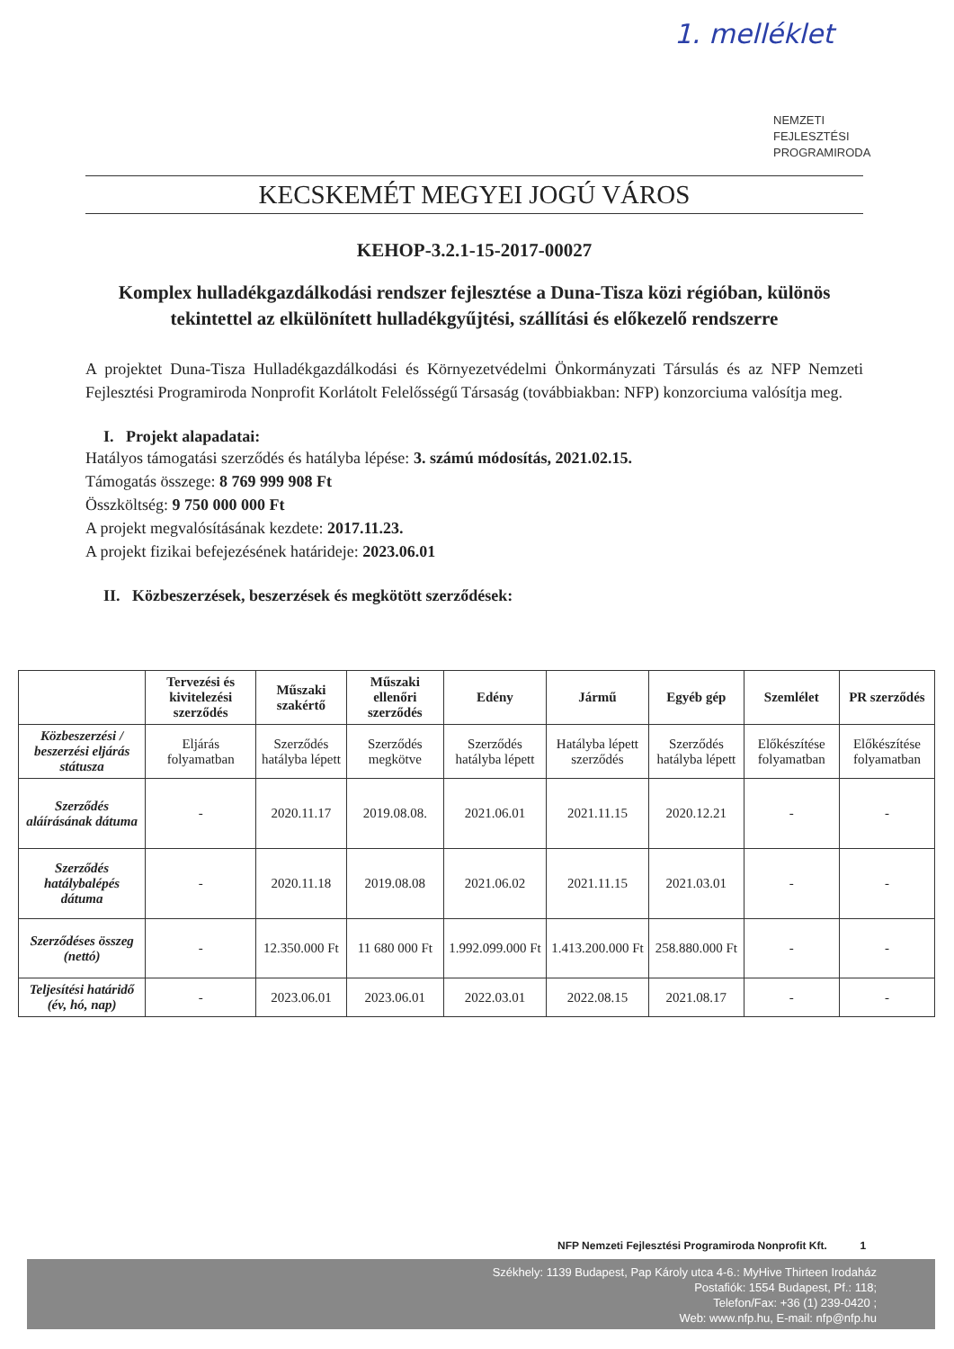1. melléklet
NEMZETI
FEJLESZTÉSI
PROGRAMIRODA
KECSKEMÉT MEGYEI JOGÚ VÁROS
KEHOP-3.2.1-15-2017-00027
Komplex hulladékgazdálkodási rendszer fejlesztése a Duna-Tisza közi régióban, különös tekintettel az elkülönített hulladékgyűjtési, szállítási és előkezelő rendszerre
A projektet Duna-Tisza Hulladékgazdálkodási és Környezetvédelmi Önkormányzati Társulás és az NFP Nemzeti Fejlesztési Programiroda Nonprofit Korlátolt Felelősségű Társaság (továbbiakban: NFP) konzorciuma valósítja meg.
I. Projekt alapadatai:
Hatályos támogatási szerződés és hatályba lépése: 3. számú módosítás, 2021.02.15.
Támogatás összege: 8 769 999 908 Ft
Összköltség: 9 750 000 000 Ft
A projekt megvalósításának kezdete: 2017.11.23.
A projekt fizikai befejezésének határideje: 2023.06.01
II. Közbeszerzések, beszerzések és megkötött szerződések:
| | Tervezési és kivitelezési szerződés | Műszaki szakértő | Műszaki ellenőri szerződés | Edény | Jármű | Egyéb gép | Szemlélet | PR szerződés |
| --- | --- | --- | --- | --- | --- | --- | --- | --- |
| Közbeszerzési / beszerzési eljárás státusza | Eljárás folyamatban | Szerződés hatályba lépett | Szerződés megkötve | Szerződés hatályba lépett | Hatályba lépett szerződés | Szerződés hatályba lépett | Előkészítése folyamatban | Előkészítése folyamatban |
| Szerződés aláírásának dátuma | - | 2020.11.17 | 2019.08.08. | 2021.06.01 | 2021.11.15 | 2020.12.21 | - | - |
| Szerződés hatálybalépés dátuma | - | 2020.11.18 | 2019.08.08 | 2021.06.02 | 2021.11.15 | 2021.03.01 | - | - |
| Szerződéses összeg (nettó) | - | 12.350.000 Ft | 11 680 000 Ft | 1.992.099.000 Ft | 1.413.200.000 Ft | 258.880.000 Ft | - | - |
| Teljesítési határidő (év, hó, nap) | - | 2023.06.01 | 2023.06.01 | 2022.03.01 | 2022.08.15 | 2021.08.17 | - | - |
NFP Nemzeti Fejlesztési Programiroda Nonprofit Kft. 1
Székhely: 1139 Budapest, Pap Károly utca 4-6.: MyHive Thirteen Irodaház
Postafiók: 1554 Budapest, Pf.: 118;
Telefon/Fax: +36 (1) 239-0420 ;
Web: www.nfp.hu, E-mail: nfp@nfp.hu